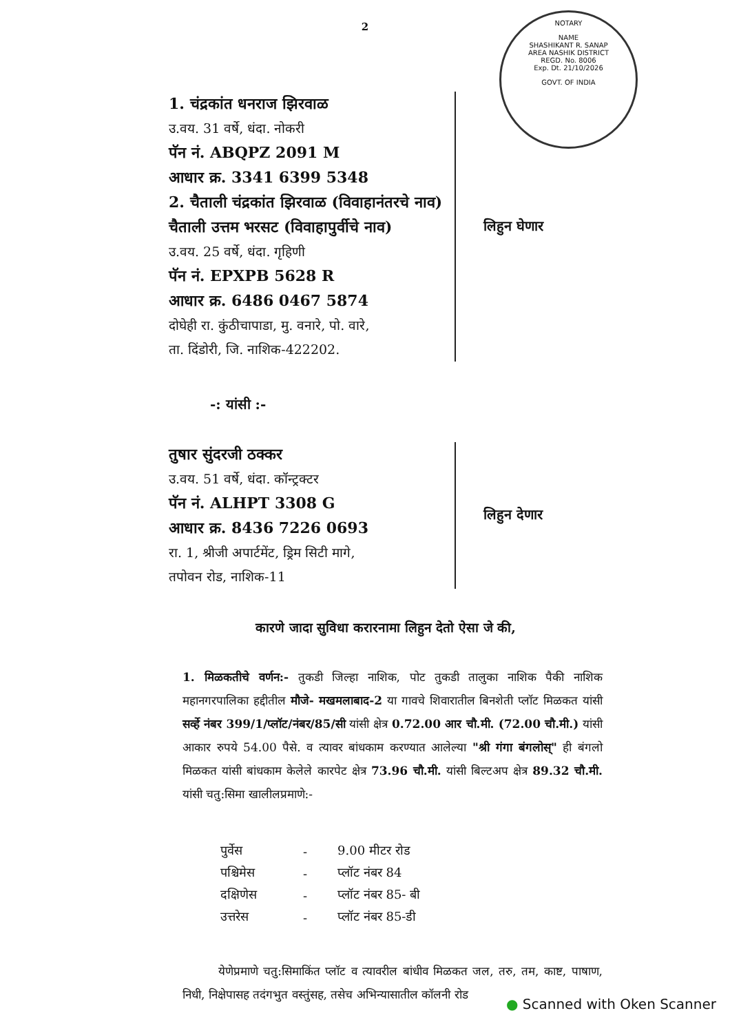2
NOTARY
NAME
SHASHIKANT R. SANAP
AREA NASHIK DISTRICT
REGD. No. 8006
Exp. Dt. 21/10/2026
GOVT. OF INDIA
1. चंद्रकांत धनराज झिरवाळ
उ.वय. 31 वर्षे, धंदा. नोकरी
पॅन नं. ABQPZ 2091 M
आधार क्र. 3341 6399 5348
2. चैताली चंद्रकांत झिरवाळ (विवाहानंतरचे नाव)
चैताली उत्तम भरसट (विवाहापुर्वीचे नाव)
उ.वय. 25 वर्षे, धंदा. गृहिणी
पॅन नं. EPXPB 5628 R
आधार क्र. 6486 0467 5874
दोघेही रा. कुंठीचापाडा, मु. वनारे, पो. वारे,
ता. दिंडोरी, जि. नाशिक-422202.
लिहुन घेणार
-: यांसी :-
तुषार सुंदरजी ठक्कर
उ.वय. 51 वर्षे, धंदा. कॉन्ट्रक्टर
पॅन नं. ALHPT 3308 G
आधार क्र. 8436 7226 0693
रा. 1, श्रीजी अपार्टमेंट, ड्रिम सिटी मागे,
तपोवन रोड, नाशिक-11
लिहुन देणार
कारणे जादा सुविधा करारनामा लिहुन देतो ऐसा जे की,
1. मिळकतीचे वर्णन:- तुकडी जिल्हा नाशिक, पोट तुकडी तालुका नाशिक पैकी नाशिक महानगरपालिका हद्दीतील मौजे- मखमलाबाद-2 या गावचे शिवारातील बिनशेती प्लॉट मिळकत यांसी सर्व्हे नंबर 399/1/प्लॉट/नंबर/85/सी यांसी क्षेत्र 0.72.00 आर चौ.मी. (72.00 चौ.मी.) यांसी आकार रुपये 54.00 पैसे. व त्यावर बांधकाम करण्यात आलेल्या "श्री गंगा बंगलोस्" ही बंगलो मिळकत यांसी बांधकाम केलेले कारपेट क्षेत्र 73.96 चौ.मी. यांसी बिल्टअप क्षेत्र 89.32 चौ.मी. यांसी चतु:सिमा खालीलप्रमाणे:-
| पुर्वेस | - | 9.00 मीटर रोड |
| पश्चिमेस | - | प्लॉट नंबर 84 |
| दक्षिणेस | - | प्लॉट नंबर 85- बी |
| उत्तरेस | - | प्लॉट नंबर 85-डी |
येणेप्रमाणे चतु:सिमाकिंत प्लॉट व त्यावरील बांधीव मिळकत जल, तरु, तम, काष्ट, पाषाण, निधी, निक्षेपासह तदंगभुत वस्तुंसह, तसेच अभिन्यासातील कॉलनी रोड
● Scanned with Oken Scanner